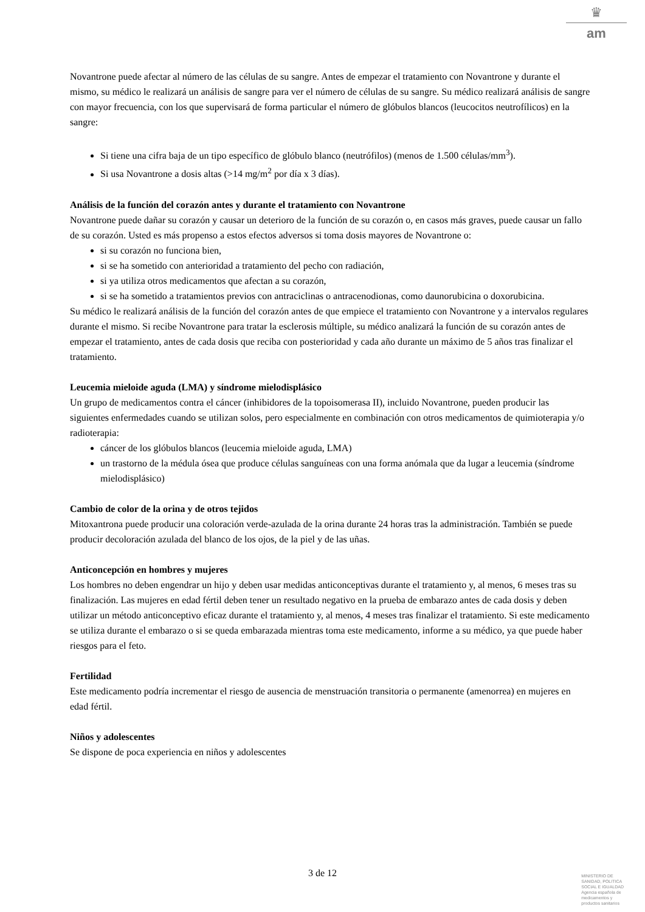♛
am
Novantrone puede afectar al número de las células de su sangre. Antes de empezar el tratamiento con Novantrone y durante el mismo, su médico le realizará un análisis de sangre para ver el número de células de su sangre. Su médico realizará análisis de sangre con mayor frecuencia, con los que supervisará de forma particular el número de glóbulos blancos (leucocitos neutrofílicos) en la sangre:
Si tiene una cifra baja de un tipo específico de glóbulo blanco (neutrófilos) (menos de 1.500 células/mm<sup>3</sup>).
Si usa Novantrone a dosis altas (>14 mg/m<sup>2</sup> por día x 3 días).
Análisis de la función del corazón antes y durante el tratamiento con Novantrone
Novantrone puede dañar su corazón y causar un deterioro de la función de su corazón o, en casos más graves, puede causar un fallo de su corazón. Usted es más propenso a estos efectos adversos si toma dosis mayores de Novantrone o:
si su corazón no funciona bien,
si se ha sometido con anterioridad a tratamiento del pecho con radiación,
si ya utiliza otros medicamentos que afectan a su corazón,
si se ha sometido a tratamientos previos con antraciclinas o antracenodionas, como daunorubicina o doxorubicina.
Su médico le realizará análisis de la función del corazón antes de que empiece el tratamiento con Novantrone y a intervalos regulares durante el mismo. Si recibe Novantrone para tratar la esclerosis múltiple, su médico analizará la función de su corazón antes de empezar el tratamiento, antes de cada dosis que reciba con posterioridad y cada año durante un máximo de 5 años tras finalizar el tratamiento.
Leucemia mieloide aguda (LMA) y síndrome mielodisplásico
Un grupo de medicamentos contra el cáncer (inhibidores de la topoisomerasa II), incluido Novantrone, pueden producir las siguientes enfermedades cuando se utilizan solos, pero especialmente en combinación con otros medicamentos de quimioterapia y/o radioterapia:
cáncer de los glóbulos blancos (leucemia mieloide aguda, LMA)
un trastorno de la médula ósea que produce células sanguíneas con una forma anómala que da lugar a leucemia (síndrome mielodisplásico)
Cambio de color de la orina y de otros tejidos
Mitoxantrona puede producir una coloración verde-azulada de la orina durante 24 horas tras la administración. También se puede producir decoloración azulada del blanco de los ojos, de la piel y de las uñas.
Anticoncepción en hombres y mujeres
Los hombres no deben engendrar un hijo y deben usar medidas anticonceptivas durante el tratamiento y, al menos, 6 meses tras su finalización. Las mujeres en edad fértil deben tener un resultado negativo en la prueba de embarazo antes de cada dosis y deben utilizar un método anticonceptivo eficaz durante el tratamiento y, al menos, 4 meses tras finalizar el tratamiento. Si este medicamento se utiliza durante el embarazo o si se queda embarazada mientras toma este medicamento, informe a su médico, ya que puede haber riesgos para el feto.
Fertilidad
Este medicamento podría incrementar el riesgo de ausencia de menstruación transitoria o permanente (amenorrea) en mujeres en edad fértil.
Niños y adolescentes
Se dispone de poca experiencia en niños y adolescentes
3 de 12
MINISTERIO DE
SANIDAD, POLITICA
SOCIAL E IGUALDAD
Agencia española de
medicamentos y
productos sanitarios